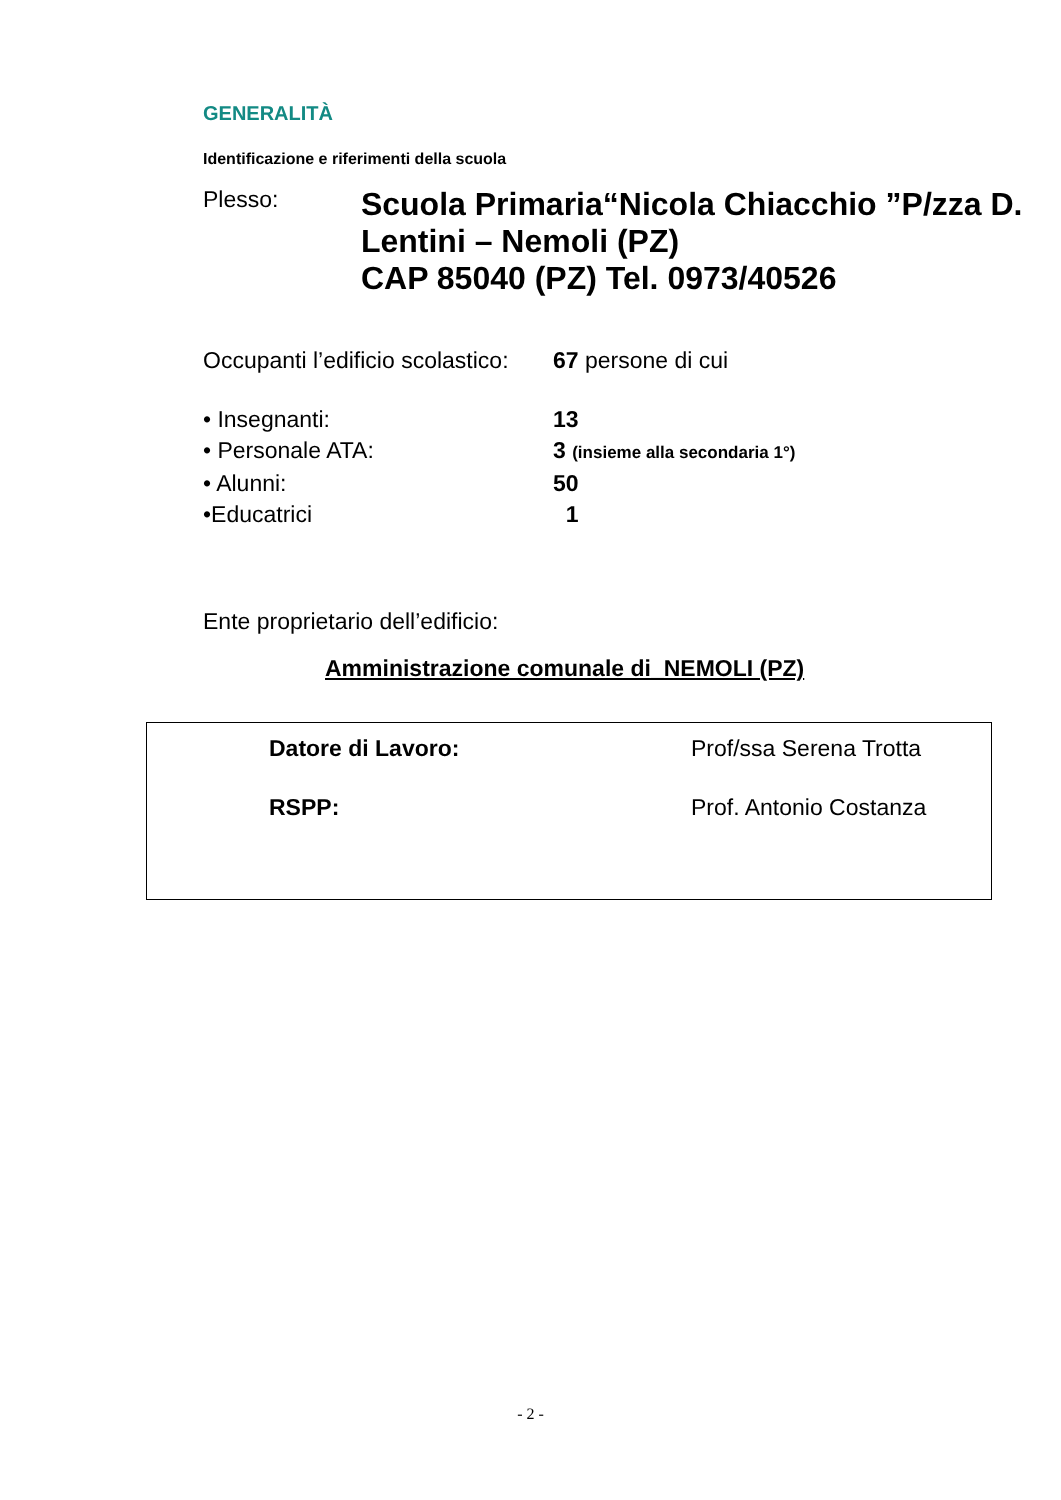GENERALITÀ
Identificazione e riferimenti della scuola
Plesso:
Scuola Primaria“Nicola Chiacchio ”P/zza D. Lentini – Nemoli (PZ)
CAP 85040 (PZ) Tel. 0973/40526
Occupanti l’edificio scolastico: 67 persone di cui
• Insegnanti: 13
• Personale ATA: 3 (insieme alla secondaria 1°)
• Alunni: 50
•Educatrici 1
Ente proprietario dell’edificio:
Amministrazione comunale di_NEMOLI (PZ)
Datore di Lavoro: Prof/ssa Serena Trotta
RSPP: Prof. Antonio Costanza
- 2 -